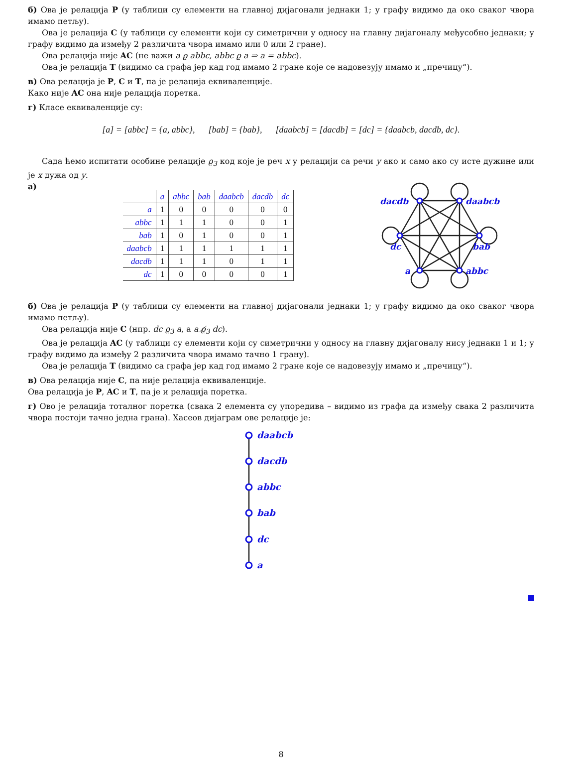б) Ова је релација P (у таблици су елементи на главној дијагонали једнаки 1; у графу видимо да око сваког чвора имамо петљу).
Ова је релација C (у таблици су елементи који су симетрични у односу на главну дијагоналу међусобно једнаки; у графу видимо да између 2 различита чвора имамо или 0 или 2 гране).
Ова релација није AC (не важи a ϱ abbc, abbc ϱ a ⇒ a = abbc).
Ова је релација T (видимо са графа јер кад год имамо 2 гране које се надовезују имамо и „пречицу“).
в) Ова релација је P, C и T, па је релација еквиваленције.
Како није AC она није релација поретка.
г) Класе еквиваленције су:
[a] = [abbc] = {a, abbc}, [bab] = {bab}, [daabcb] = [dacdb] = [dc] = {daabcb, dacdb, dc}.
Сада ћемо испитати особине релације ϱ<sub>3</sub> код које је реч x у релацији са речи y ако и само ако су исте дужине или је x дужа од y.
а)
| | a | abbc | bab | daabcb | dacdb | dc |
| --- | --- | --- | --- | --- | --- | --- |
| a | 1 | 0 | 0 | 0 | 0 | 0 |
| abbc | 1 | 1 | 1 | 0 | 0 | 1 |
| bab | 1 | 0 | 1 | 0 | 0 | 1 |
| daabcb | 1 | 1 | 1 | 1 | 1 | 1 |
| dacdb | 1 | 1 | 1 | 0 | 1 | 1 |
| dc | 1 | 0 | 0 | 0 | 0 | 1 |
dacdb
daabcb
dc
bab
a
abbc
б) Ова је релација P (у таблици су елементи на главној дијагонали једнаки 1; у графу видимо да око сваког чвора имамо петљу).
Ова релација није C (нпр. dc ϱ<sub>3</sub> a, а a ϱ̸<sub>3</sub> dc).
Ова је релација AC (у таблици су елементи који су симетрични у односу на главну дијагоналу нису једнаки 1 и 1; у графу видимо да између 2 различита чвора имамо тачно 1 грану).
Ова је релација T (видимо са графа јер кад год имамо 2 гране које се надовезују имамо и „пречицу“).
в) Ова релација није C, па није релација еквиваленције.
Ова релација је P, AC и T, па је и релација поретка.
г) Ово је релација тоталног поретка (свака 2 елемента су упоредива – видимо из графа да између свака 2 различита чвора постоји тачно једна грана). Хасеов дијаграм ове релације је:
daabcb
dacdb
abbc
bab
dc
a
8